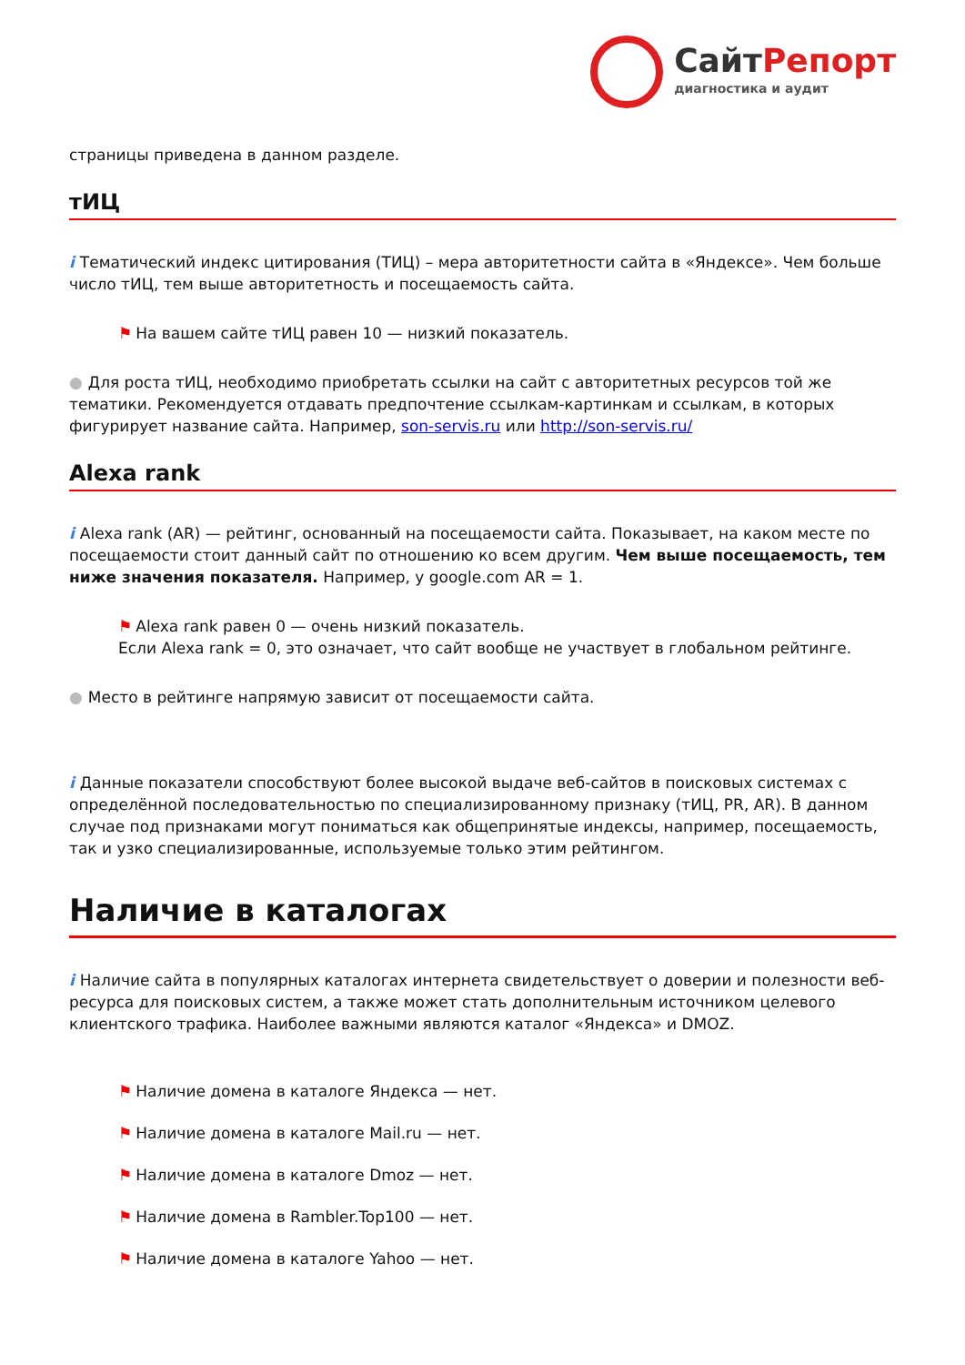СайтРепорт
диагностика и аудит
страницы приведена в данном разделе.
тИЦ
i Тематический индекс цитирования (ТИЦ) – мера авторитетности сайта в «Яндексе». Чем больше число тИЦ, тем выше авторитетность и посещаемость сайта.
⚑ На вашем сайте тИЦ равен 10 — низкий показатель.
● Для роста тИЦ, необходимо приобретать ссылки на сайт с авторитетных ресурсов той же тематики. Рекомендуется отдавать предпочтение ссылкам-картинкам и ссылкам, в которых фигурирует название сайта. Например, son-servis.ru или http://son-servis.ru/
Alexa rank
i Alexa rank (AR) — рейтинг, основанный на посещаемости сайта. Показывает, на каком месте по посещаемости стоит данный сайт по отношению ко всем другим. Чем выше посещаемость, тем ниже значения показателя. Например, у google.com AR = 1.
⚑ Alexa rank равен 0 — очень низкий показатель.
Если Alexa rank = 0, это означает, что сайт вообще не участвует в глобальном рейтинге.
● Место в рейтинге напрямую зависит от посещаемости сайта.
i Данные показатели способствуют более высокой выдаче веб-сайтов в поисковых системах с определённой последовательностью по специализированному признаку (тИЦ, PR, AR). В данном случае под признаками могут пониматься как общепринятые индексы, например, посещаемость, так и узко специализированные, используемые только этим рейтингом.
Наличие в каталогах
i Наличие сайта в популярных каталогах интернета свидетельствует о доверии и полезности веб-ресурса для поисковых систем, а также может стать дополнительным источником целевого клиентского трафика. Наиболее важными являются каталог «Яндекса» и DMOZ.
⚑ Наличие домена в каталоге Яндекса — нет.
⚑ Наличие домена в каталоге Mail.ru — нет.
⚑ Наличие домена в каталоге Dmoz — нет.
⚑ Наличие домена в Rambler.Top100 — нет.
⚑ Наличие домена в каталоге Yahoo — нет.